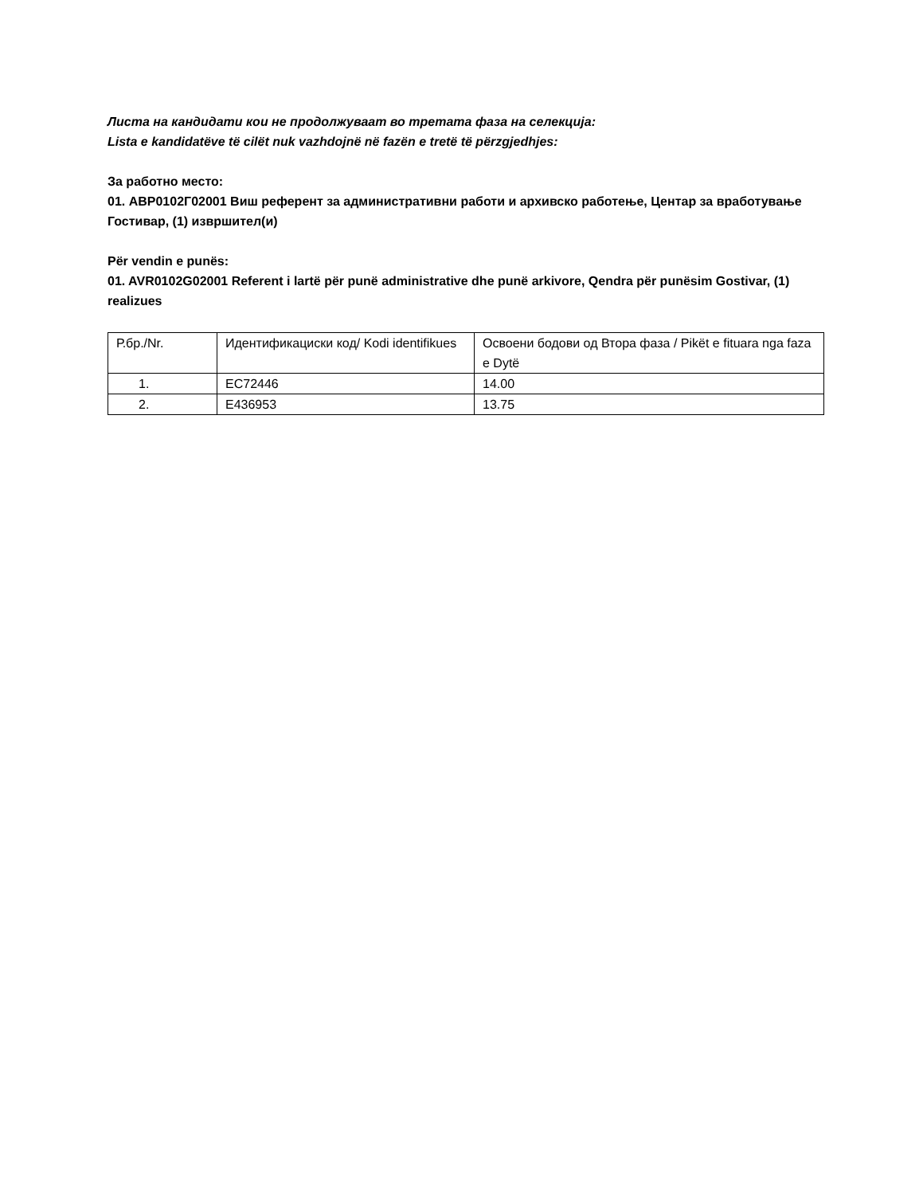Листа на кандидати кои не продолжуваат во третата фаза на селекција:
Lista e kandidatëve të cilët nuk vazhdojnë në fazën e tretë të përzgjedhjes:
За работно место:
01. АВР0102Г02001 Виш референт за административни работи и архивско работење, Центар за вработување Гостивар, (1) извршител(и)
Për vendin e punës:
01. AVR0102G02001 Referent i lartë për punë administrative dhe punë arkivore, Qendra për punësim Gostivar, (1) realizues
| Р.бр./Nr. | Идентификациски код/ Kodi identifikues | Освоени бодови од Втора фаза / Pikët e fituara nga faza e Dytë |
| 1. | EC72446 | 14.00 |
| 2. | E436953 | 13.75 |